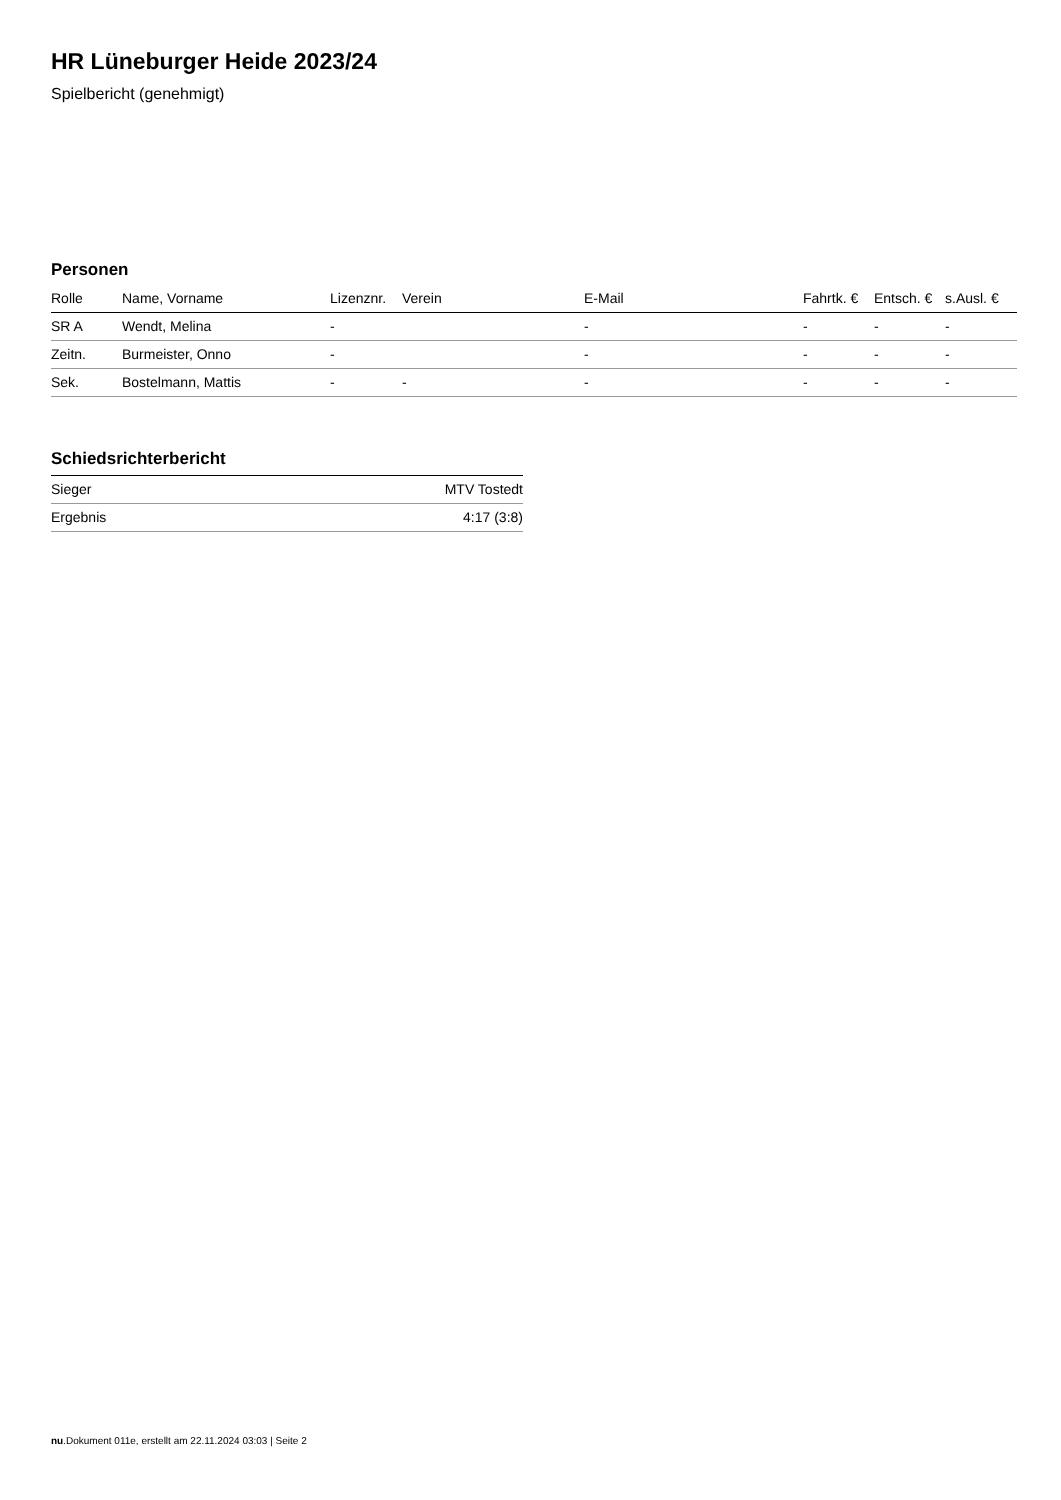HR Lüneburger Heide 2023/24
Spielbericht (genehmigt)
Personen
| Rolle | Name, Vorname | Lizenznr. | Verein | E-Mail | Fahrtk. € | Entsch. € | s.Ausl. € |
| --- | --- | --- | --- | --- | --- | --- | --- |
| SR A | Wendt, Melina | - | | - | - | - | - |
| Zeitn. | Burmeister, Onno | - | | - | - | - | - |
| Sek. | Bostelmann, Mattis | - | - | - | - | - | - |
Schiedsrichterbericht
| Sieger | MTV Tostedt |
| Ergebnis | 4:17 (3:8) |
nu.Dokument 011e, erstellt am 22.11.2024 03:03 | Seite 2